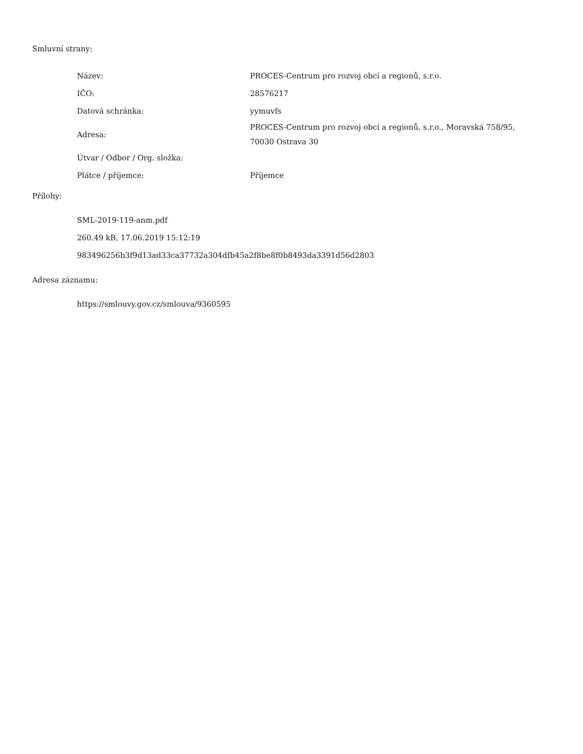Smluvní strany:
| Název: | PROCES-Centrum pro rozvoj obcí a regionů, s.r.o. |
| IČO: | 28576217 |
| Datová schránka: | yymuvfs |
| Adresa: | PROCES-Centrum pro rozvoj obcí a regionů, s.r.o., Moravská 758/95, 70030 Ostrava 30 |
| Útvar / Odbor / Org. složka: | |
| Plátce / příjemce: | Příjemce |
Přílohy:
SML-2019-119-anm.pdf
260.49 kB, 17.06.2019 15:12:19
983496256b3f9d13ad33ca37732a304dfb45a2f8be8f0b8493da3391d56d2803
Adresa záznamu:
https://smlouvy.gov.cz/smlouva/9360595